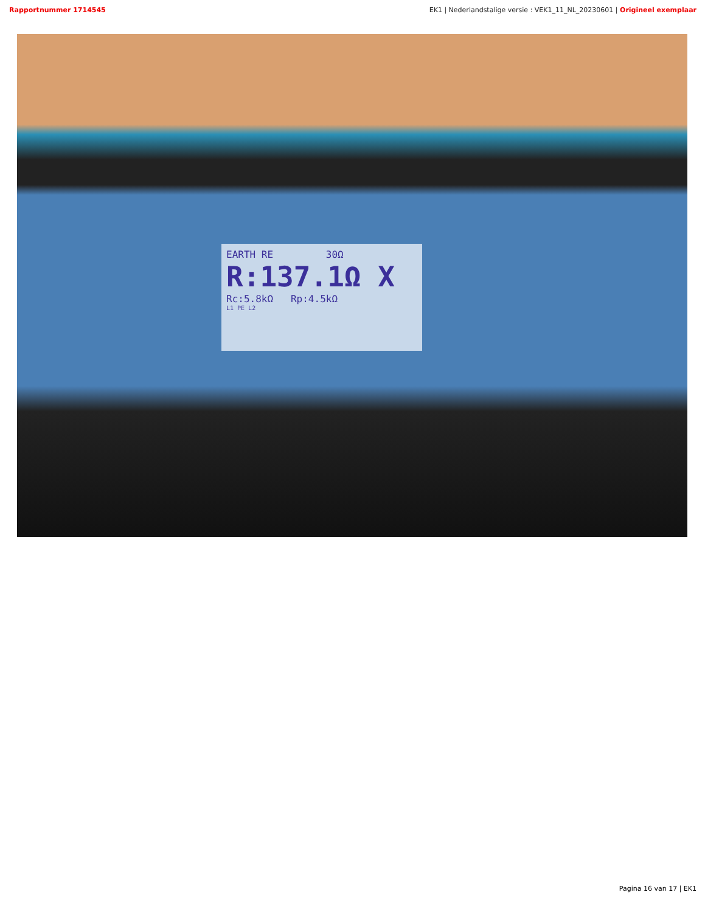Rapportnummer 1714545 EK1 | Nederlandstalige versie : VEK1_11_NL_20230601 | Origineel exemplaar
EARTH RE 30Ω
R:137.1Ω X
Rc:5.8kΩ Rp:4.5kΩ
L1 PE L2
Pagina 16 van 17 | EK1